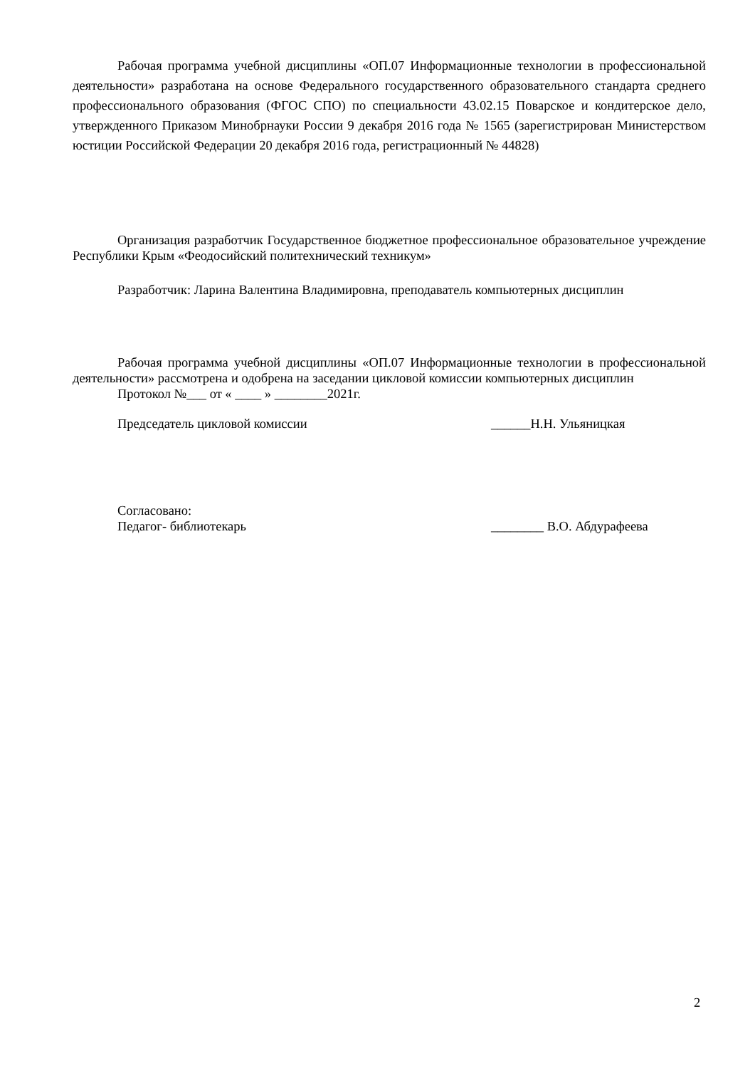Рабочая программа учебной дисциплины «ОП.07 Информационные технологии в профессиональной деятельности» разработана на основе Федерального государственного образовательного стандарта среднего профессионального образования (ФГОС СПО) по специальности 43.02.15 Поварское и кондитерское дело, утвержденного Приказом Минобрнауки России 9 декабря 2016 года № 1565 (зарегистрирован Министерством юстиции Российской Федерации 20 декабря 2016 года, регистрационный № 44828)
Организация разработчик Государственное бюджетное профессиональное образовательное учреждение Республики Крым «Феодосийский политехнический техникум»
Разработчик: Ларина Валентина Владимировна, преподаватель компьютерных дисциплин
Рабочая программа учебной дисциплины «ОП.07 Информационные технологии в профессиональной деятельности» рассмотрена и одобрена на заседании цикловой комиссии компьютерных дисциплин
Протокол №___ от « ____ » ________2021г.
Председатель цикловой комиссии ______Н.Н. Ульяницкая
Согласовано:
Педагог- библиотекарь ________ В.О. Абдурафеева
2